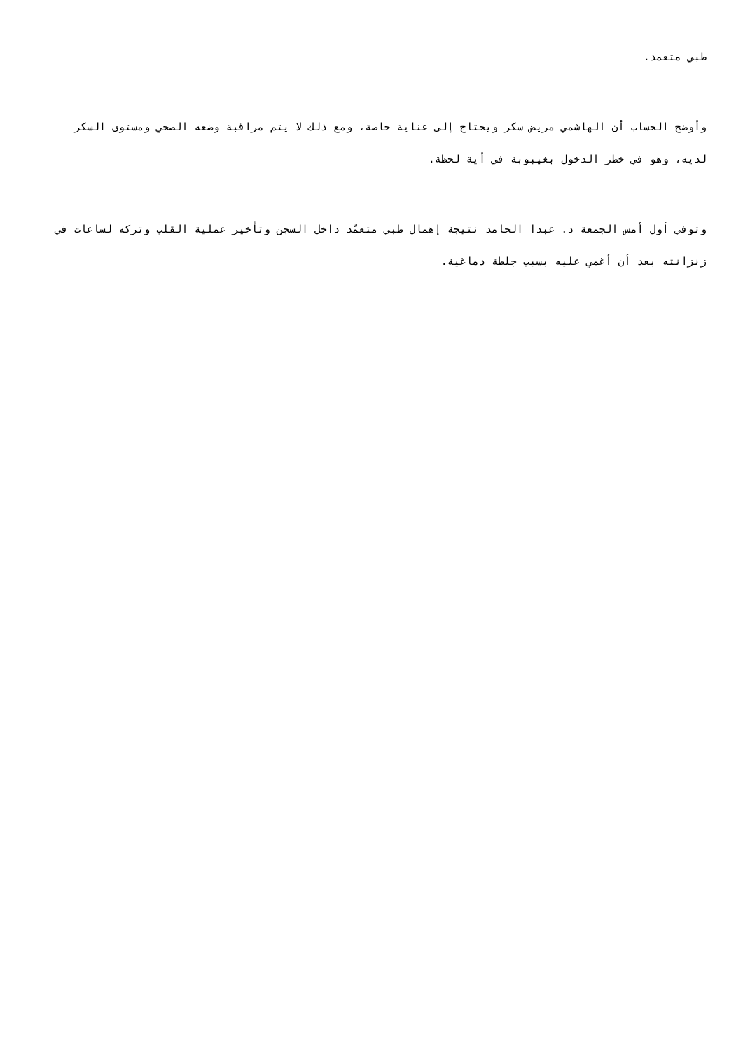طبي متعمد.
وأوضح الحساب أن الهاشمي مريض سكر ويحتاج إلى عناية خاصة، ومع ذلك لا يتم مراقبة وضعه الصحي ومستوى السكر لديه، وهو في خطر الدخول بغيبوبة في أية لحظة.
وتوفي أول أمس الجمعة د. عبدا الحامد نتيجة إهمال طبي متعمّد داخل السجن وتأخير عملية القلب وتركه لساعات في زنزانته بعد أن أغمي عليه بسبب جلطة دماغية.